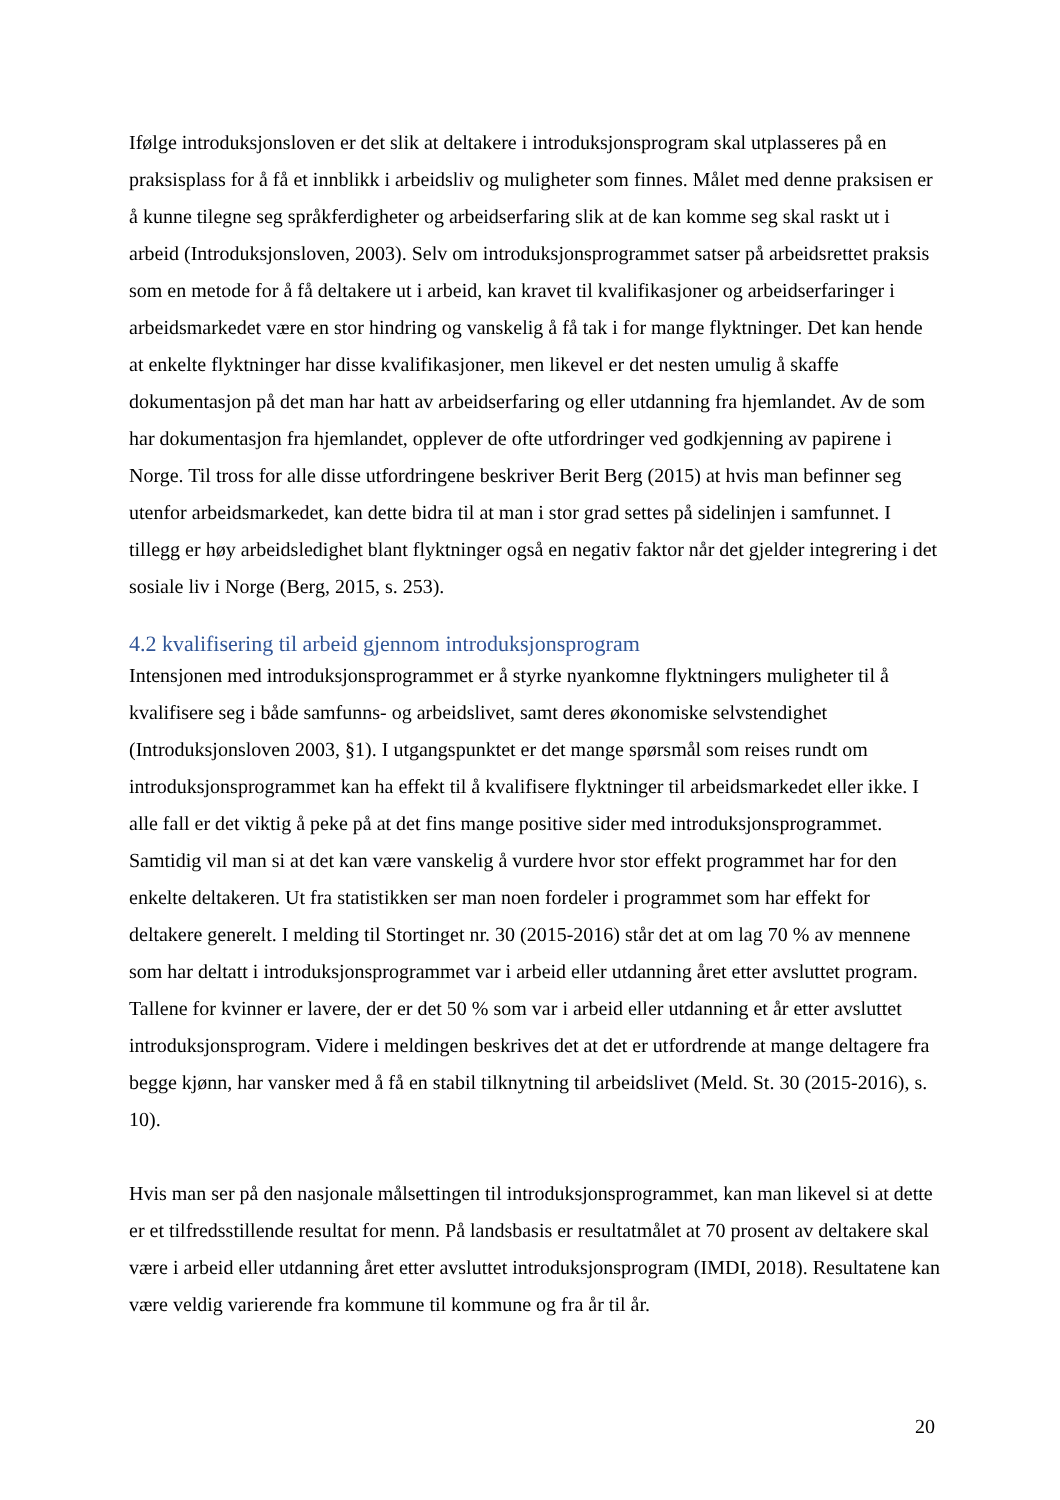Ifølge introduksjonsloven er det slik at deltakere i introduksjonsprogram skal utplasseres på en praksisplass for å få et innblikk i arbeidsliv og muligheter som finnes. Målet med denne praksisen er å kunne tilegne seg språkferdigheter og arbeidserfaring slik at de kan komme seg skal raskt ut i arbeid (Introduksjonsloven, 2003). Selv om introduksjonsprogrammet satser på arbeidsrettet praksis som en metode for å få deltakere ut i arbeid, kan kravet til kvalifikasjoner og arbeidserfaringer i arbeidsmarkedet være en stor hindring og vanskelig å få tak i for mange flyktninger. Det kan hende at enkelte flyktninger har disse kvalifikasjoner, men likevel er det nesten umulig å skaffe dokumentasjon på det man har hatt av arbeidserfaring og eller utdanning fra hjemlandet. Av de som har dokumentasjon fra hjemlandet, opplever de ofte utfordringer ved godkjenning av papirene i Norge. Til tross for alle disse utfordringene beskriver Berit Berg (2015) at hvis man befinner seg utenfor arbeidsmarkedet, kan dette bidra til at man i stor grad settes på sidelinjen i samfunnet. I tillegg er høy arbeidsledighet blant flyktninger også en negativ faktor når det gjelder integrering i det sosiale liv i Norge (Berg, 2015, s. 253).
4.2 kvalifisering til arbeid gjennom introduksjonsprogram
Intensjonen med introduksjonsprogrammet er å styrke nyankomne flyktningers muligheter til å kvalifisere seg i både samfunns- og arbeidslivet, samt deres økonomiske selvstendighet (Introduksjonsloven 2003, §1). I utgangspunktet er det mange spørsmål som reises rundt om introduksjonsprogrammet kan ha effekt til å kvalifisere flyktninger til arbeidsmarkedet eller ikke. I alle fall er det viktig å peke på at det fins mange positive sider med introduksjonsprogrammet. Samtidig vil man si at det kan være vanskelig å vurdere hvor stor effekt programmet har for den enkelte deltakeren. Ut fra statistikken ser man noen fordeler i programmet som har effekt for deltakere generelt. I melding til Stortinget nr. 30 (2015-2016) står det at om lag 70 % av mennene som har deltatt i introduksjonsprogrammet var i arbeid eller utdanning året etter avsluttet program. Tallene for kvinner er lavere, der er det 50 % som var i arbeid eller utdanning et år etter avsluttet introduksjonsprogram. Videre i meldingen beskrives det at det er utfordrende at mange deltagere fra begge kjønn, har vansker med å få en stabil tilknytning til arbeidslivet (Meld. St. 30 (2015-2016), s. 10).
Hvis man ser på den nasjonale målsettingen til introduksjonsprogrammet, kan man likevel si at dette er et tilfredsstillende resultat for menn. På landsbasis er resultatmålet at 70 prosent av deltakere skal være i arbeid eller utdanning året etter avsluttet introduksjonsprogram (IMDI, 2018). Resultatene kan være veldig varierende fra kommune til kommune og fra år til år.
20